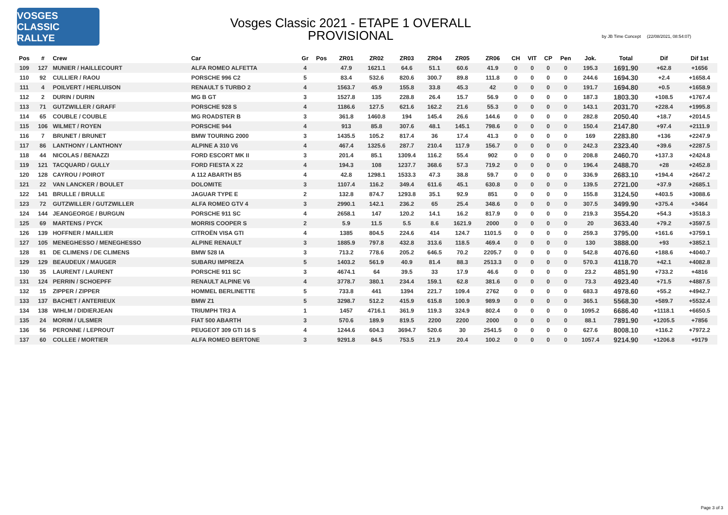VOSGES CLASSIC RALLYE
Vosges Classic 2021 - ETAPE 1 OVERALL
PROVISIONAL
by JB Time Concept (22/08/2021, 08:54:07)
| Pos | # | Crew | Car | Gr | Pos | ZR01 | ZR02 | ZR03 | ZR04 | ZR05 | ZR06 | CH | VIT | CP | Pen | Jok. | Total | Dif | Dif 1st |
| --- | --- | --- | --- | --- | --- | --- | --- | --- | --- | --- | --- | --- | --- | --- | --- | --- | --- | --- | --- |
| 109 | 127 | MUNIER / HAILLECOURT | ALFA ROMEO ALFETTA | 4 | | 47.9 | 1621.1 | 64.6 | 51.1 | 60.6 | 41.9 | 0 | 0 | 0 | 0 | 195.3 | 1691.90 | +62.8 | +1656 |
| 110 | 92 | CULLIER / RAOU | PORSCHE 996 C2 | 5 | | 83.4 | 532.6 | 820.6 | 300.7 | 89.8 | 111.8 | 0 | 0 | 0 | 0 | 244.6 | 1694.30 | +2.4 | +1658.4 |
| 111 | 4 | POILVERT / HERLUISON | RENAULT 5 TURBO 2 | 4 | | 1563.7 | 45.9 | 155.8 | 33.8 | 45.3 | 42 | 0 | 0 | 0 | 0 | 191.7 | 1694.80 | +0.5 | +1658.9 |
| 112 | 2 | DURIN / DURIN | MG B GT | 3 | | 1527.8 | 135 | 228.8 | 26.4 | 15.7 | 56.9 | 0 | 0 | 0 | 0 | 187.3 | 1803.30 | +108.5 | +1767.4 |
| 113 | 71 | GUTZWILLER / GRAFF | PORSCHE 928 S | 4 | | 1186.6 | 127.5 | 621.6 | 162.2 | 21.6 | 55.3 | 0 | 0 | 0 | 0 | 143.1 | 2031.70 | +228.4 | +1995.8 |
| 114 | 65 | COUBLE / COUBLE | MG ROADSTER B | 3 | | 361.8 | 1460.8 | 194 | 145.4 | 26.6 | 144.6 | 0 | 0 | 0 | 0 | 282.8 | 2050.40 | +18.7 | +2014.5 |
| 115 | 106 | WILMET / ROYEN | PORSCHE 944 | 4 | | 913 | 85.8 | 307.6 | 48.1 | 145.1 | 798.6 | 0 | 0 | 0 | 0 | 150.4 | 2147.80 | +97.4 | +2111.9 |
| 116 | 7 | BRUNET / BRUNET | BMW TOURING 2000 | 3 | | 1435.5 | 105.2 | 817.4 | 36 | 17.4 | 41.3 | 0 | 0 | 0 | 0 | 169 | 2283.80 | +136 | +2247.9 |
| 117 | 86 | LANTHONY / LANTHONY | ALPINE A 310 V6 | 4 | | 467.4 | 1325.6 | 287.7 | 210.4 | 117.9 | 156.7 | 0 | 0 | 0 | 0 | 242.3 | 2323.40 | +39.6 | +2287.5 |
| 118 | 44 | NICOLAS / BENAZZI | FORD ESCORT MK II | 3 | | 201.4 | 85.1 | 1309.4 | 116.2 | 55.4 | 902 | 0 | 0 | 0 | 0 | 208.8 | 2460.70 | +137.3 | +2424.8 |
| 119 | 121 | TACQUARD / GULLY | FORD FIESTA X 22 | 4 | | 194.3 | 108 | 1237.7 | 368.6 | 57.3 | 719.2 | 0 | 0 | 0 | 0 | 196.4 | 2488.70 | +28 | +2452.8 |
| 120 | 128 | CAYROU / POIROT | A 112 ABARTH B5 | 4 | | 42.8 | 1298.1 | 1533.3 | 47.3 | 38.8 | 59.7 | 0 | 0 | 0 | 0 | 336.9 | 2683.10 | +194.4 | +2647.2 |
| 121 | 22 | VAN LANCKER / BOULET | DOLOMITE | 3 | | 1107.4 | 116.2 | 349.4 | 611.6 | 45.1 | 630.8 | 0 | 0 | 0 | 0 | 139.5 | 2721.00 | +37.9 | +2685.1 |
| 122 | 141 | BRULLE / BRULLE | JAGUAR TYPE E | 2 | | 132.8 | 874.7 | 1293.8 | 35.1 | 92.9 | 851 | 0 | 0 | 0 | 0 | 155.8 | 3124.50 | +403.5 | +3088.6 |
| 123 | 72 | GUTZWILLER / GUTZWILLER | ALFA ROMEO GTV 4 | 3 | | 2990.1 | 142.1 | 236.2 | 65 | 25.4 | 348.6 | 0 | 0 | 0 | 0 | 307.5 | 3499.90 | +375.4 | +3464 |
| 124 | 144 | JEANGEORGE / BURGUN | PORSCHE 911 SC | 4 | | 2658.1 | 147 | 120.2 | 14.1 | 16.2 | 817.9 | 0 | 0 | 0 | 0 | 219.3 | 3554.20 | +54.3 | +3518.3 |
| 125 | 69 | MARTENS / PYCK | MORRIS COOPER S | 2 | | 5.9 | 11.5 | 5.5 | 8.6 | 1621.9 | 2000 | 0 | 0 | 0 | 0 | 20 | 3633.40 | +79.2 | +3597.5 |
| 126 | 139 | HOFFNER / MAILLIER | CITROËN VISA GTI | 4 | | 1385 | 804.5 | 224.6 | 414 | 124.7 | 1101.5 | 0 | 0 | 0 | 0 | 259.3 | 3795.00 | +161.6 | +3759.1 |
| 127 | 105 | MENEGHESSO / MENEGHESSO | ALPINE RENAULT | 3 | | 1885.9 | 797.8 | 432.8 | 313.6 | 118.5 | 469.4 | 0 | 0 | 0 | 0 | 130 | 3888.00 | +93 | +3852.1 |
| 128 | 81 | DE CLIMENS / DE CLIMENS | BMW 528 IA | 3 | | 713.2 | 778.6 | 205.2 | 646.5 | 70.2 | 2205.7 | 0 | 0 | 0 | 0 | 542.8 | 4076.60 | +188.6 | +4040.7 |
| 129 | 129 | BEAUDEUX / MAUGER | SUBARU IMPREZA | 5 | | 1403.2 | 561.9 | 40.9 | 81.4 | 88.3 | 2513.3 | 0 | 0 | 0 | 0 | 570.3 | 4118.70 | +42.1 | +4082.8 |
| 130 | 35 | LAURENT / LAURENT | PORSCHE 911 SC | 3 | | 4674.1 | 64 | 39.5 | 33 | 17.9 | 46.6 | 0 | 0 | 0 | 0 | 23.2 | 4851.90 | +733.2 | +4816 |
| 131 | 124 | PERRIN / SCHOEPFF | RENAULT ALPINE V6 | 4 | | 3778.7 | 380.1 | 234.4 | 159.1 | 62.8 | 381.6 | 0 | 0 | 0 | 0 | 73.3 | 4923.40 | +71.5 | +4887.5 |
| 132 | 15 | ZIPPER / ZIPPER | HOMMEL BERLINETTE | 5 | | 733.8 | 441 | 1394 | 221.7 | 109.4 | 2762 | 0 | 0 | 0 | 0 | 683.3 | 4978.60 | +55.2 | +4942.7 |
| 133 | 137 | BACHET / ANTERIEUX | BMW Z1 | 5 | | 3298.7 | 512.2 | 415.9 | 615.8 | 100.9 | 989.9 | 0 | 0 | 0 | 0 | 365.1 | 5568.30 | +589.7 | +5532.4 |
| 134 | 138 | WIHLM / DIDIERJEAN | TRIUMPH TR3 A | 1 | | 1457 | 4716.1 | 361.9 | 119.3 | 324.9 | 802.4 | 0 | 0 | 0 | 0 | 1095.2 | 6686.40 | +1118.1 | +6650.5 |
| 135 | 24 | MORIM / ULSMER | FIAT 500 ABARTH | 3 | | 570.6 | 189.9 | 819.5 | 2200 | 2200 | 2000 | 0 | 0 | 0 | 0 | 88.1 | 7891.90 | +1205.5 | +7856 |
| 136 | 56 | PERONNE / LEPROUT | PEUGEOT 309 GTI 16 S | 4 | | 1244.6 | 604.3 | 3694.7 | 520.6 | 30 | 2541.5 | 0 | 0 | 0 | 0 | 627.6 | 8008.10 | +116.2 | +7972.2 |
| 137 | 60 | COLLEE / MORTIER | ALFA ROMEO BERTONE | 3 | | 9291.8 | 84.5 | 753.5 | 21.9 | 20.4 | 100.2 | 0 | 0 | 0 | 0 | 1057.4 | 9214.90 | +1206.8 | +9179 |
Page 3 of 3